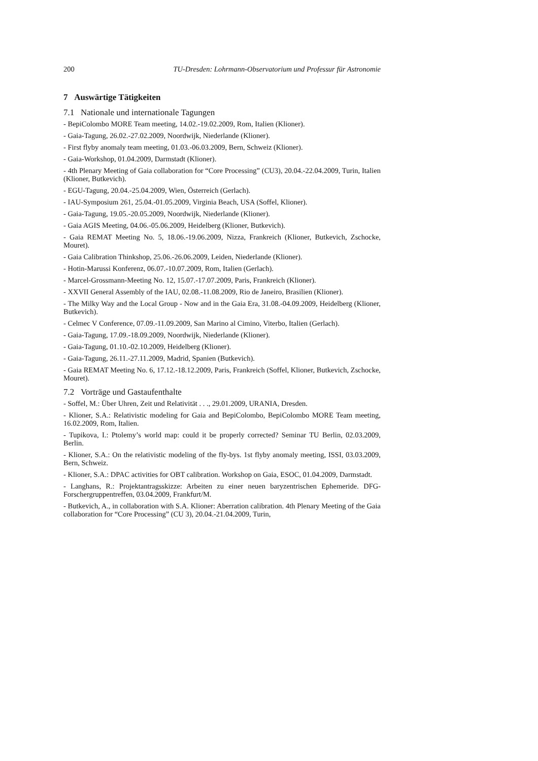200 TU-Dresden: Lohrmann-Observatorium und Professur für Astronomie
7 Auswärtige Tätigkeiten
7.1 Nationale und internationale Tagungen
- BepiColombo MORE Team meeting, 14.02.-19.02.2009, Rom, Italien (Klioner).
- Gaia-Tagung, 26.02.-27.02.2009, Noordwijk, Niederlande (Klioner).
- First flyby anomaly team meeting, 01.03.-06.03.2009, Bern, Schweiz (Klioner).
- Gaia-Workshop, 01.04.2009, Darmstadt (Klioner).
- 4th Plenary Meeting of Gaia collaboration for “Core Processing” (CU3), 20.04.-22.04.2009, Turin, Italien (Klioner, Butkevich).
- EGU-Tagung, 20.04.-25.04.2009, Wien, Österreich (Gerlach).
- IAU-Symposium 261, 25.04.-01.05.2009, Virginia Beach, USA (Soffel, Klioner).
- Gaia-Tagung, 19.05.-20.05.2009, Noordwijk, Niederlande (Klioner).
- Gaia AGIS Meeting, 04.06.-05.06.2009, Heidelberg (Klioner, Butkevich).
- Gaia REMAT Meeting No. 5, 18.06.-19.06.2009, Nizza, Frankreich (Klioner, Butkevich, Zschocke, Mouret).
- Gaia Calibration Thinkshop, 25.06.-26.06.2009, Leiden, Niederlande (Klioner).
- Hotin-Marussi Konferenz, 06.07.-10.07.2009, Rom, Italien (Gerlach).
- Marcel-Grossmann-Meeting No. 12, 15.07.-17.07.2009, Paris, Frankreich (Klioner).
- XXVII General Assembly of the IAU, 02.08.-11.08.2009, Rio de Janeiro, Brasilien (Klioner).
- The Milky Way and the Local Group - Now and in the Gaia Era, 31.08.-04.09.2009, Heidelberg (Klioner, Butkevich).
- Celmec V Conference, 07.09.-11.09.2009, San Marino al Cimino, Viterbo, Italien (Gerlach).
- Gaia-Tagung, 17.09.-18.09.2009, Noordwijk, Niederlande (Klioner).
- Gaia-Tagung, 01.10.-02.10.2009, Heidelberg (Klioner).
- Gaia-Tagung, 26.11.-27.11.2009, Madrid, Spanien (Butkevich).
- Gaia REMAT Meeting No. 6, 17.12.-18.12.2009, Paris, Frankreich (Soffel, Klioner, Butkevich, Zschocke, Mouret).
7.2 Vorträge und Gastaufenthalte
- Soffel, M.: Über Uhren, Zeit und Relativität . . ., 29.01.2009, URANIA, Dresden.
- Klioner, S.A.: Relativistic modeling for Gaia and BepiColombo, BepiColombo MORE Team meeting, 16.02.2009, Rom, Italien.
- Tupikova, I.: Ptolemy’s world map: could it be properly corrected? Seminar TU Berlin, 02.03.2009, Berlin.
- Klioner, S.A.: On the relativistic modeling of the fly-bys. 1st flyby anomaly meeting, ISSI, 03.03.2009, Bern, Schweiz.
- Klioner, S.A.: DPAC activities for OBT calibration. Workshop on Gaia, ESOC, 01.04.2009, Darmstadt.
- Langhans, R.: Projektantragsskizze: Arbeiten zu einer neuen baryzentrischen Ephemeride. DFG-Forschergruppentreffen, 03.04.2009, Frankfurt/M.
- Butkevich, A., in collaboration with S.A. Klioner: Aberration calibration. 4th Plenary Meeting of the Gaia collaboration for “Core Processing” (CU 3), 20.04.-21.04.2009, Turin,